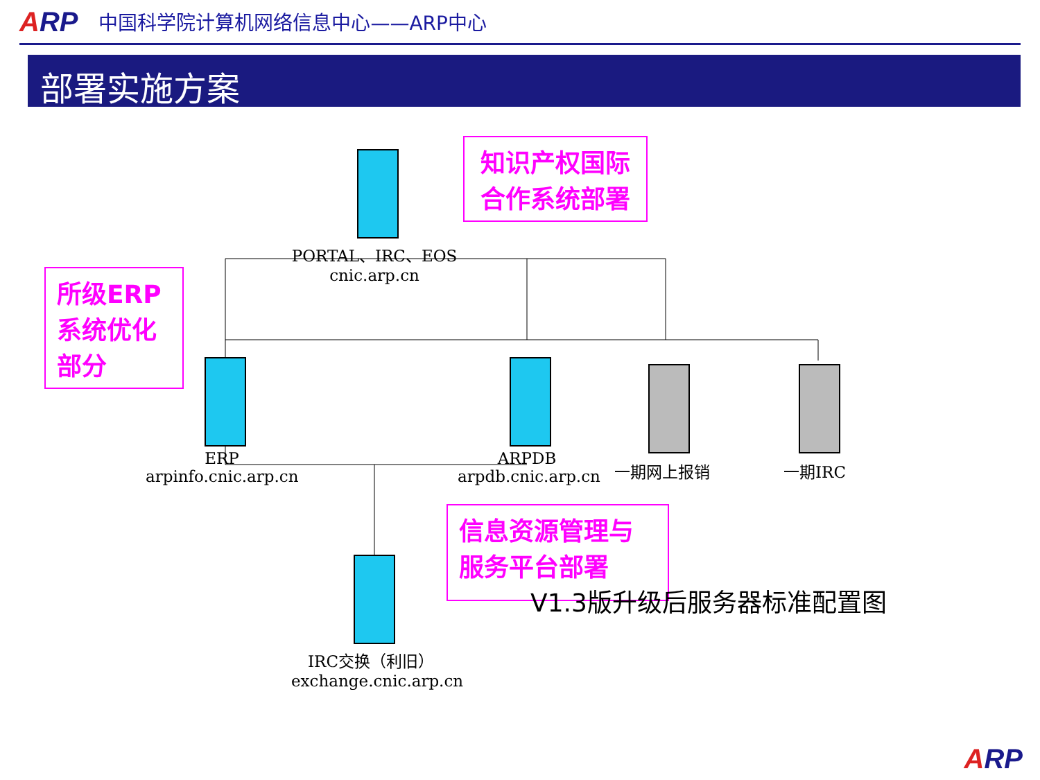ARP
中国科学院计算机网络信息中心——ARP中心
部署实施方案
PORTAL、IRC、EOS
cnic.arp.cn
ERP
arpinfo.cnic.arp.cn
ARPDB
arpdb.cnic.arp.cn
一期网上报销 一期IRC
IRC交换（利旧）
exchange.cnic.arp.cn
知识产权国际合作系统部署
所级ERP系统优化部分
信息资源管理与服务平台部署
V1.3版升级后服务器标准配置图
ARP